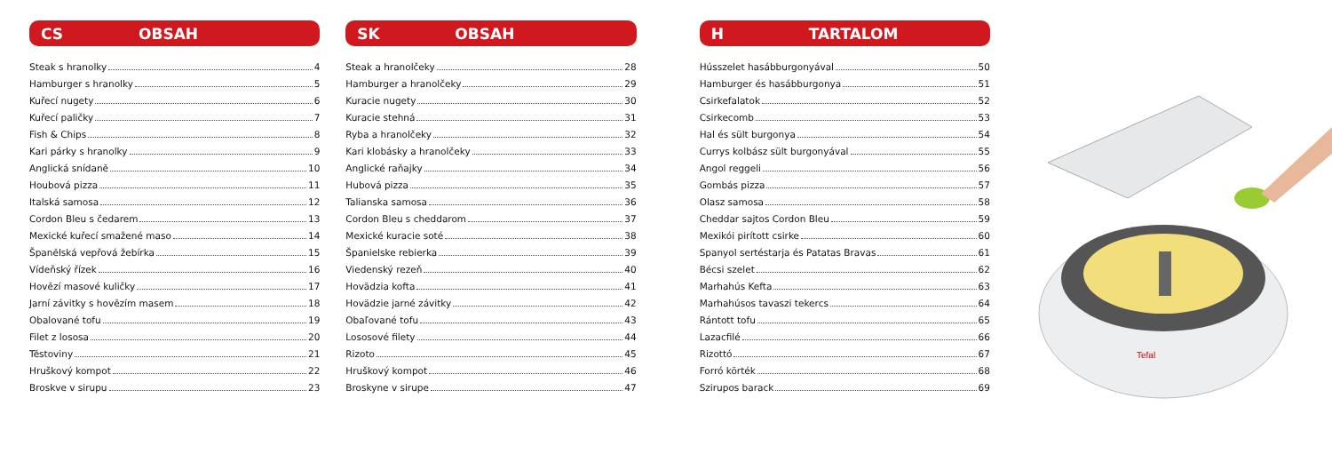CS OBSAH
Steak s hranolky 4
Hamburger s hranolky 5
Kuřecí nugety 6
Kuřecí paličky 7
Fish & Chips 8
Kari párky s hranolky 9
Anglická snídaně 10
Houbová pizza 11
Italská samosa 12
Cordon Bleu s čedarem 13
Mexické kuřecí smažené maso 14
Španělská vepřová žebírka 15
Vídeňský řízek 16
Hovězí masové kuličky 17
Jarní závitky s hovězím masem 18
Obalované tofu 19
Filet z lososa 20
Těstoviny 21
Hruškový kompot 22
Broskve v sirupu 23
SK OBSAH
Steak a hranolčeky 28
Hamburger a hranolčeky 29
Kuracie nugety 30
Kuracie stehná 31
Ryba a hranolčeky 32
Kari klobásky a hranolčeky 33
Anglické raňajky 34
Hubová pizza 35
Talianska samosa 36
Cordon Bleu s cheddarom 37
Mexické kuracie soté 38
Španielske rebierka 39
Viedenský rezeň 40
Hovädzia kofta 41
Hovädzie jarné závitky 42
Obaľované tofu 43
Lososové filety 44
Rizoto 45
Hruškový kompot 46
Broskyne v sirupe 47
H TARTALOM
Hússzelet hasábburgonyával 50
Hamburger és hasábburgonya 51
Csirkefalatok 52
Csirkecomb 53
Hal és sült burgonya 54
Currys kolbász sült burgonyával 55
Angol reggeli 56
Gombás pizza 57
Olasz samosa 58
Cheddar sajtos Cordon Bleu 59
Mexikói pirított csirke 60
Spanyol sertéstarja és Patatas Bravas 61
Bécsi szelet 62
Marhahús Kefta 63
Marhahúsos tavaszi tekercs 64
Rántott tofu 65
Lazacfilé 66
Rizottó 67
Forró körték 68
Szirupos barack 69
Tefal